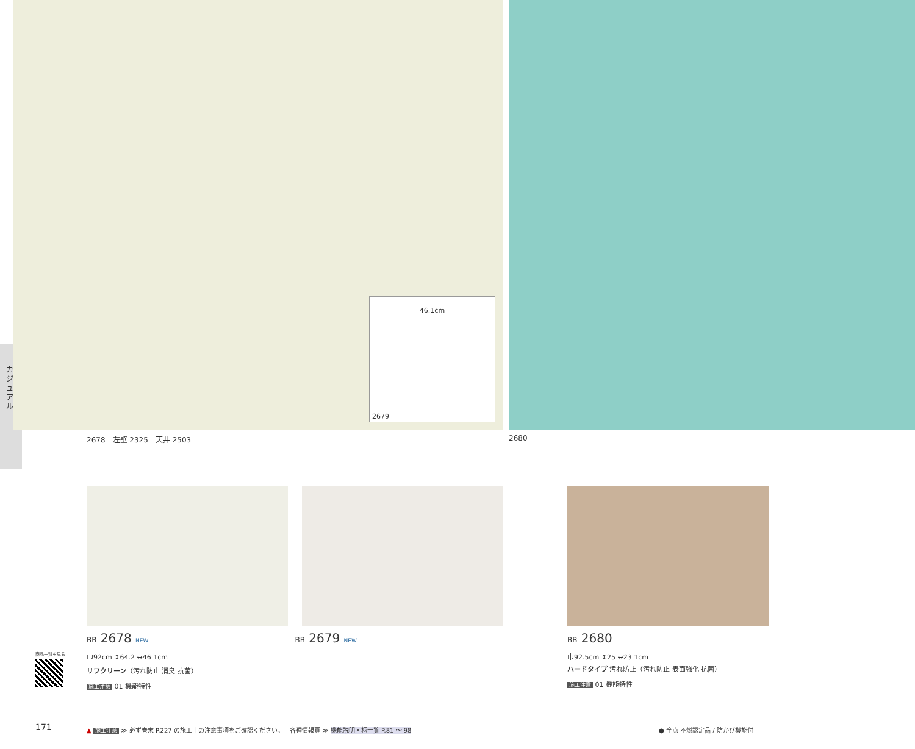カジュアル
46.1cm
2679
2678　左壁 2325　天井 2503 2680
BB 2678 NEW BB 2679 NEW
巾92cm ↕64.2 ↔46.1cm
リフクリーン（汚れ防止 消臭 抗菌）
施工注意 01 機能特性
BB 2680
巾92.5cm ↕25 ↔23.1cm
ハードタイプ 汚れ防止（汚れ防止 表面強化 抗菌）
施工注意 01 機能特性
商品一覧を見る
171
▲ 施工注意 ≫ 必ず巻末 P.227 の施工上の注意事項をご確認ください。
各種情報頁 ≫ 機能説明・柄一覧 P.81 〜 98
● 全点 不燃認定品 / 防かび機能付